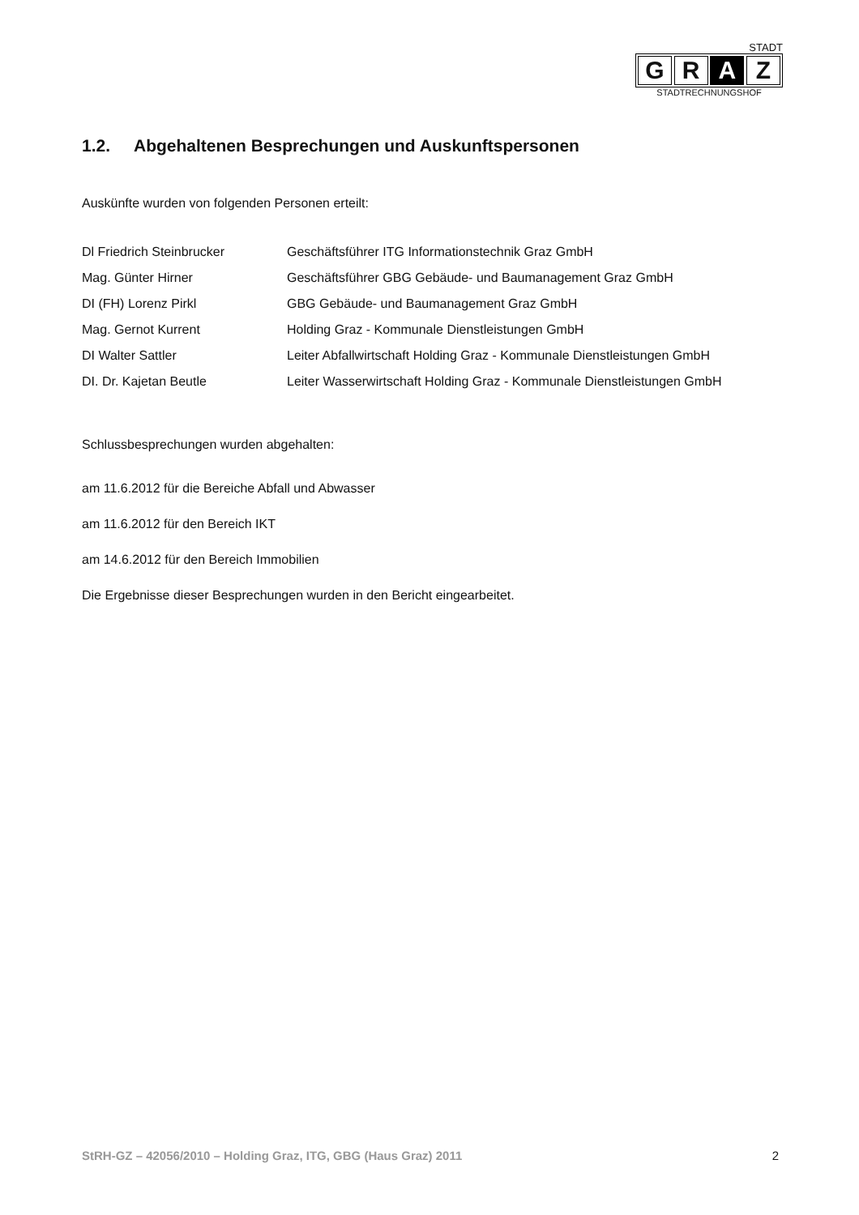STADT
G R A Z
STADTRECHNUNGSHOF
1.2. Abgehaltenen Besprechungen und Auskunftspersonen
Auskünfte wurden von folgenden Personen erteilt:
| Dl Friedrich Steinbrucker | Geschäftsführer ITG Informationstechnik Graz GmbH |
| Mag. Günter Hirner | Geschäftsführer GBG Gebäude- und Baumanagement Graz GmbH |
| DI (FH) Lorenz Pirkl | GBG Gebäude- und Baumanagement Graz GmbH |
| Mag. Gernot Kurrent | Holding Graz - Kommunale Dienstleistungen GmbH |
| DI Walter Sattler | Leiter Abfallwirtschaft Holding Graz - Kommunale Dienstleistungen GmbH |
| DI. Dr. Kajetan Beutle | Leiter Wasserwirtschaft Holding Graz - Kommunale Dienstleistungen GmbH |
Schlussbesprechungen wurden abgehalten:
am 11.6.2012 für die Bereiche Abfall und Abwasser
am 11.6.2012 für den Bereich IKT
am 14.6.2012 für den Bereich Immobilien
Die Ergebnisse dieser Besprechungen wurden in den Bericht eingearbeitet.
StRH-GZ – 42056/2010 – Holding Graz, ITG, GBG (Haus Graz) 2011 2